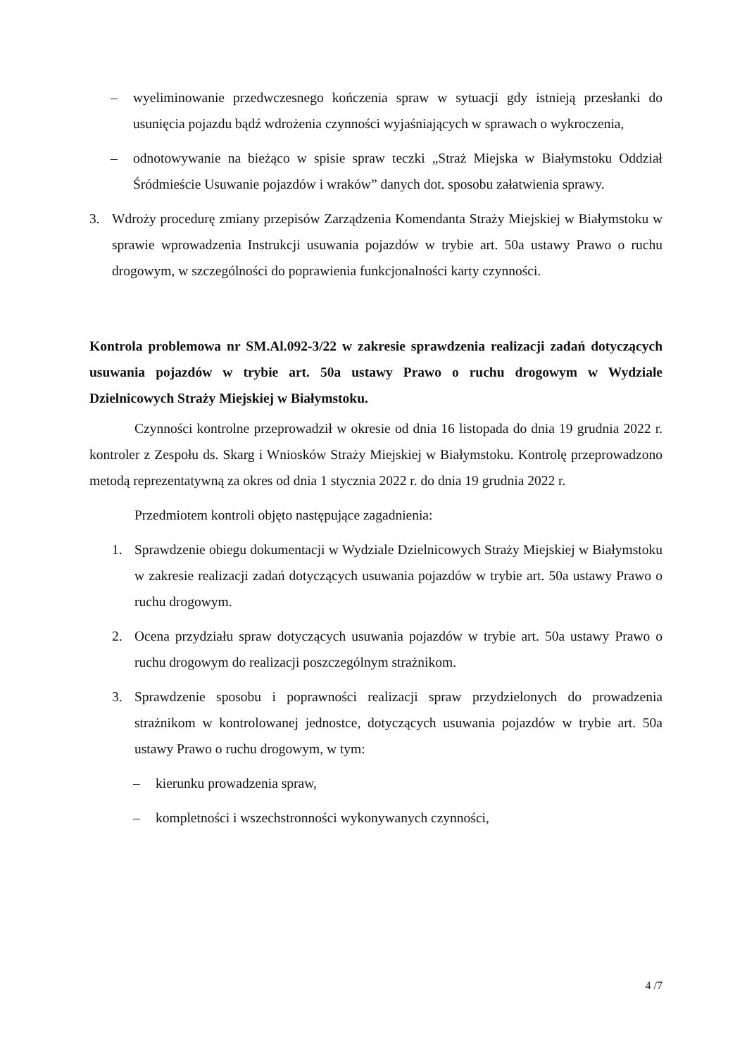– wyeliminowanie przedwczesnego kończenia spraw w sytuacji gdy istnieją przesłanki do usunięcia pojazdu bądź wdrożenia czynności wyjaśniających w sprawach o wykroczenia,
– odnotowywanie na bieżąco w spisie spraw teczki „Straż Miejska w Białymstoku Oddział Śródmieście Usuwanie pojazdów i wraków” danych dot. sposobu załatwienia sprawy.
3. Wdroży procedurę zmiany przepisów Zarządzenia Komendanta Straży Miejskiej w Białymstoku w sprawie wprowadzenia Instrukcji usuwania pojazdów w trybie art. 50a ustawy Prawo o ruchu drogowym, w szczególności do poprawienia funkcjonalności karty czynności.
Kontrola problemowa nr SM.Al.092-3/22 w zakresie sprawdzenia realizacji zadań dotyczących usuwania pojazdów w trybie art. 50a ustawy Prawo o ruchu drogowym w Wydziale Dzielnicowych Straży Miejskiej w Białymstoku.
Czynności kontrolne przeprowadził w okresie od dnia 16 listopada do dnia 19 grudnia 2022 r. kontroler z Zespołu ds. Skarg i Wniosków Straży Miejskiej w Białymstoku. Kontrolę przeprowadzono metodą reprezentatywną za okres od dnia 1 stycznia 2022 r. do dnia 19 grudnia 2022 r.
Przedmiotem kontroli objęto następujące zagadnienia:
1. Sprawdzenie obiegu dokumentacji w Wydziale Dzielnicowych Straży Miejskiej w Białymstoku w zakresie realizacji zadań dotyczących usuwania pojazdów w trybie art. 50a ustawy Prawo o ruchu drogowym.
2. Ocena przydziału spraw dotyczących usuwania pojazdów w trybie art. 50a ustawy Prawo o ruchu drogowym do realizacji poszczególnym strażnikom.
3. Sprawdzenie sposobu i poprawności realizacji spraw przydzielonych do prowadzenia strażnikom w kontrolowanej jednostce, dotyczących usuwania pojazdów w trybie art. 50a ustawy Prawo o ruchu drogowym, w tym:
– kierunku prowadzenia spraw,
– kompletności i wszechstronności wykonywanych czynności,
4 /7